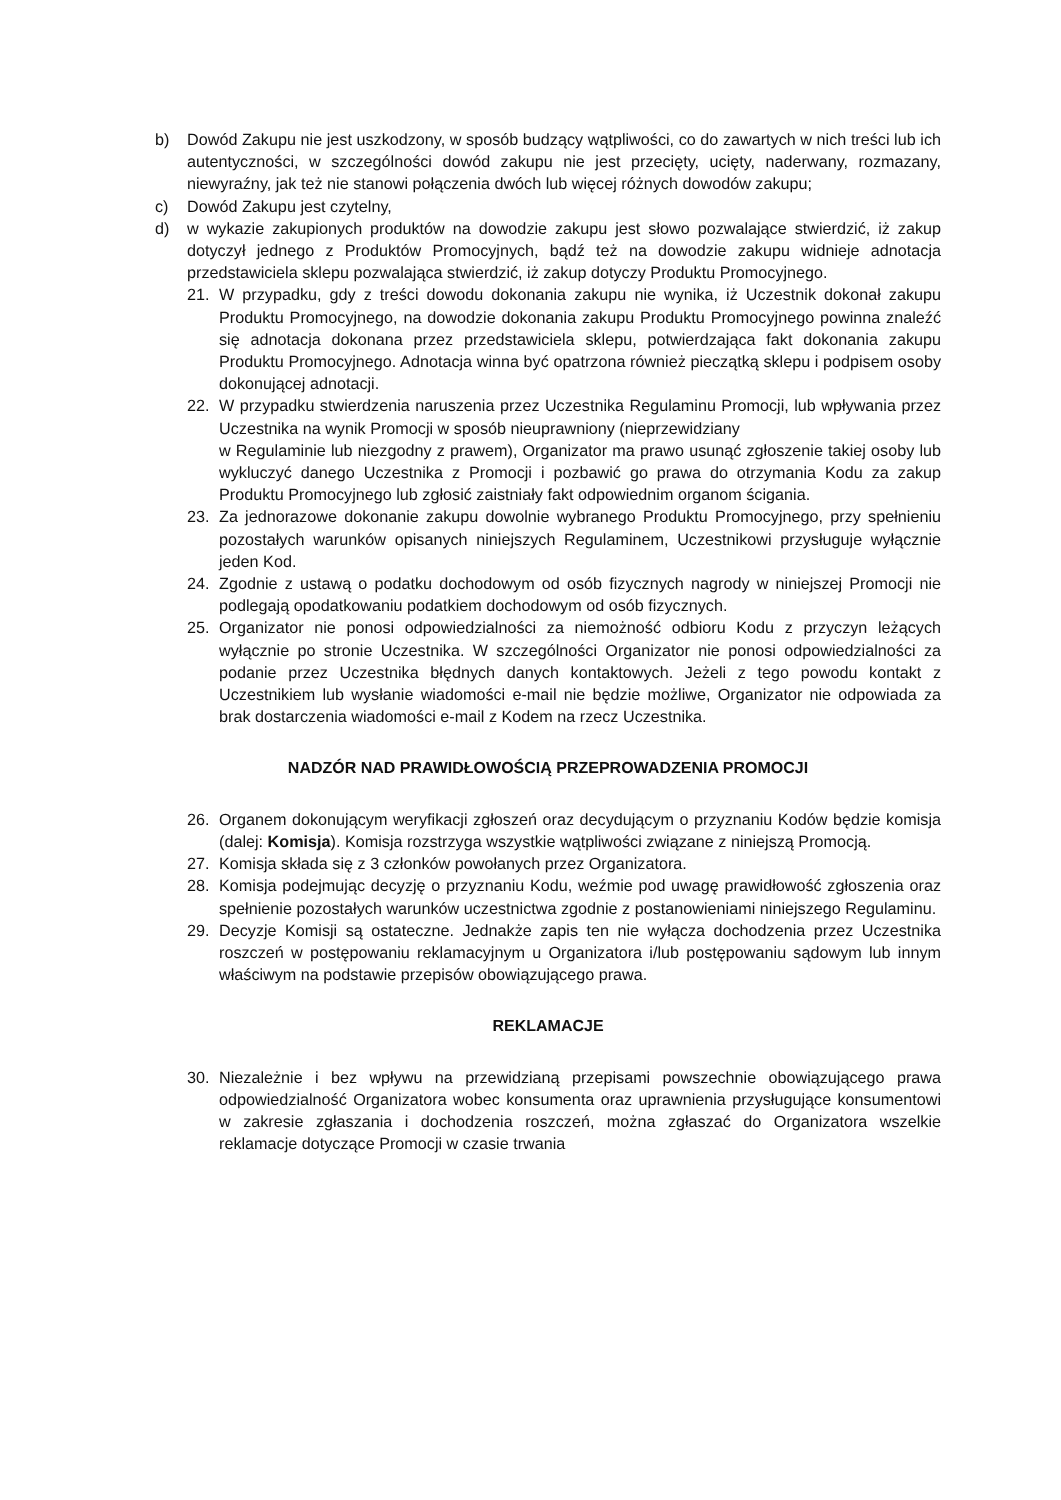b) Dowód Zakupu nie jest uszkodzony, w sposób budzący wątpliwości, co do zawartych w nich treści lub ich autentyczności, w szczególności dowód zakupu nie jest przecięty, ucięty, naderwany, rozmazany, niewyraźny, jak też nie stanowi połączenia dwóch lub więcej różnych dowodów zakupu;
c) Dowód Zakupu jest czytelny,
d) w wykazie zakupionych produktów na dowodzie zakupu jest słowo pozwalające stwierdzić, iż zakup dotyczył jednego z Produktów Promocyjnych, bądź też na dowodzie zakupu widnieje adnotacja przedstawiciela sklepu pozwalająca stwierdzić, iż zakup dotyczy Produktu Promocyjnego.
21. W przypadku, gdy z treści dowodu dokonania zakupu nie wynika, iż Uczestnik dokonał zakupu Produktu Promocyjnego, na dowodzie dokonania zakupu Produktu Promocyjnego powinna znaleźć się adnotacja dokonana przez przedstawiciela sklepu, potwierdzająca fakt dokonania zakupu Produktu Promocyjnego. Adnotacja winna być opatrzona również pieczątką sklepu i podpisem osoby dokonującej adnotacji.
22. W przypadku stwierdzenia naruszenia przez Uczestnika Regulaminu Promocji, lub wpływania przez Uczestnika na wynik Promocji w sposób nieuprawniony (nieprzewidziany
w Regulaminie lub niezgodny z prawem), Organizator ma prawo usunąć zgłoszenie takiej osoby lub wykluczyć danego Uczestnika z Promocji i pozbawić go prawa do otrzymania Kodu za zakup Produktu Promocyjnego lub zgłosić zaistniały fakt odpowiednim organom ścigania.
23. Za jednorazowe dokonanie zakupu dowolnie wybranego Produktu Promocyjnego, przy spełnieniu pozostałych warunków opisanych niniejszych Regulaminem, Uczestnikowi przysługuje wyłącznie jeden Kod.
24. Zgodnie z ustawą o podatku dochodowym od osób fizycznych nagrody w niniejszej Promocji nie podlegają opodatkowaniu podatkiem dochodowym od osób fizycznych.
25. Organizator nie ponosi odpowiedzialności za niemożność odbioru Kodu z przyczyn leżących wyłącznie po stronie Uczestnika. W szczególności Organizator nie ponosi odpowiedzialności za podanie przez Uczestnika błędnych danych kontaktowych. Jeżeli z tego powodu kontakt z Uczestnikiem lub wysłanie wiadomości e-mail nie będzie możliwe, Organizator nie odpowiada za brak dostarczenia wiadomości e-mail z Kodem na rzecz Uczestnika.
NADZÓR NAD PRAWIDŁOWOŚCIĄ PRZEPROWADZENIA PROMOCJI
26. Organem dokonującym weryfikacji zgłoszeń oraz decydującym o przyznaniu Kodów będzie komisja (dalej: Komisja). Komisja rozstrzyga wszystkie wątpliwości związane z niniejszą Promocją.
27. Komisja składa się z 3 członków powołanych przez Organizatora.
28. Komisja podejmując decyzję o przyznaniu Kodu, weźmie pod uwagę prawidłowość zgłoszenia oraz spełnienie pozostałych warunków uczestnictwa zgodnie z postanowieniami niniejszego Regulaminu.
29. Decyzje Komisji są ostateczne. Jednakże zapis ten nie wyłącza dochodzenia przez Uczestnika roszczeń w postępowaniu reklamacyjnym u Organizatora i/lub postępowaniu sądowym lub innym właściwym na podstawie przepisów obowiązującego prawa.
REKLAMACJE
30. Niezależnie i bez wpływu na przewidzianą przepisami powszechnie obowiązującego prawa odpowiedzialność Organizatora wobec konsumenta oraz uprawnienia przysługujące konsumentowi w zakresie zgłaszania i dochodzenia roszczeń, można zgłaszać do Organizatora wszelkie reklamacje dotyczące Promocji w czasie trwania